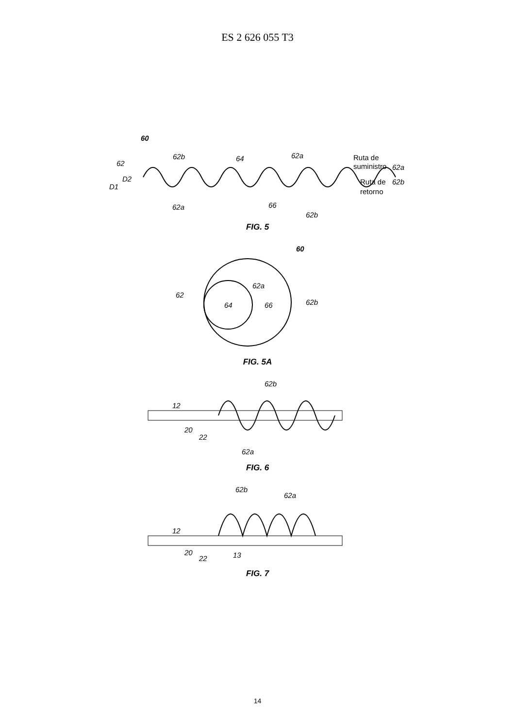ES 2 626 055 T3
60
62
62b
64
62a
D1
D2
Ruta de
suministro
62a
62b
Ruta de
retorno
62a
66
62b
FIG. 5
60
62
62a
62b
64
66
FIG. 5A
62b
12
20
22
62a
FIG. 6
62b
62a
12
20
22
13
FIG. 7
14